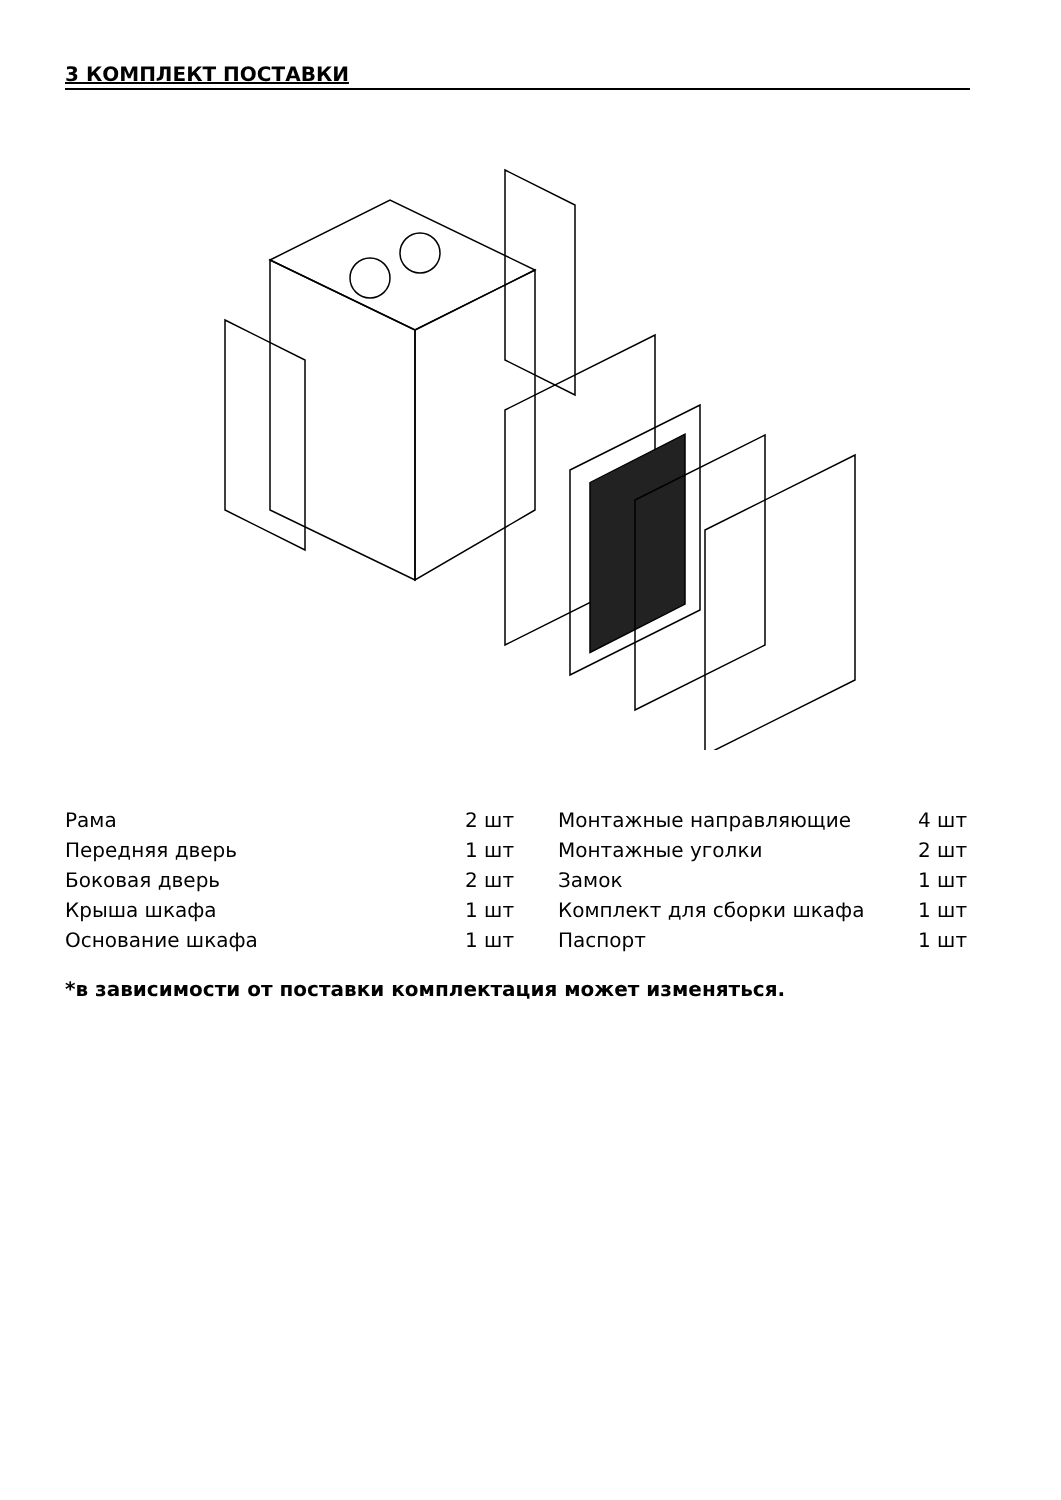3 КОМПЛЕКТ ПОСТАВКИ
| Рама | 2 шт | Монтажные направляющие | 4 шт |
| Передняя дверь | 1 шт | Монтажные уголки | 2 шт |
| Боковая дверь | 2 шт | Замок | 1 шт |
| Крыша шкафа | 1 шт | Комплект для сборки шкафа | 1 шт |
| Основание шкафа | 1 шт | Паспорт | 1 шт |
*в зависимости от поставки комплектация может изменяться.